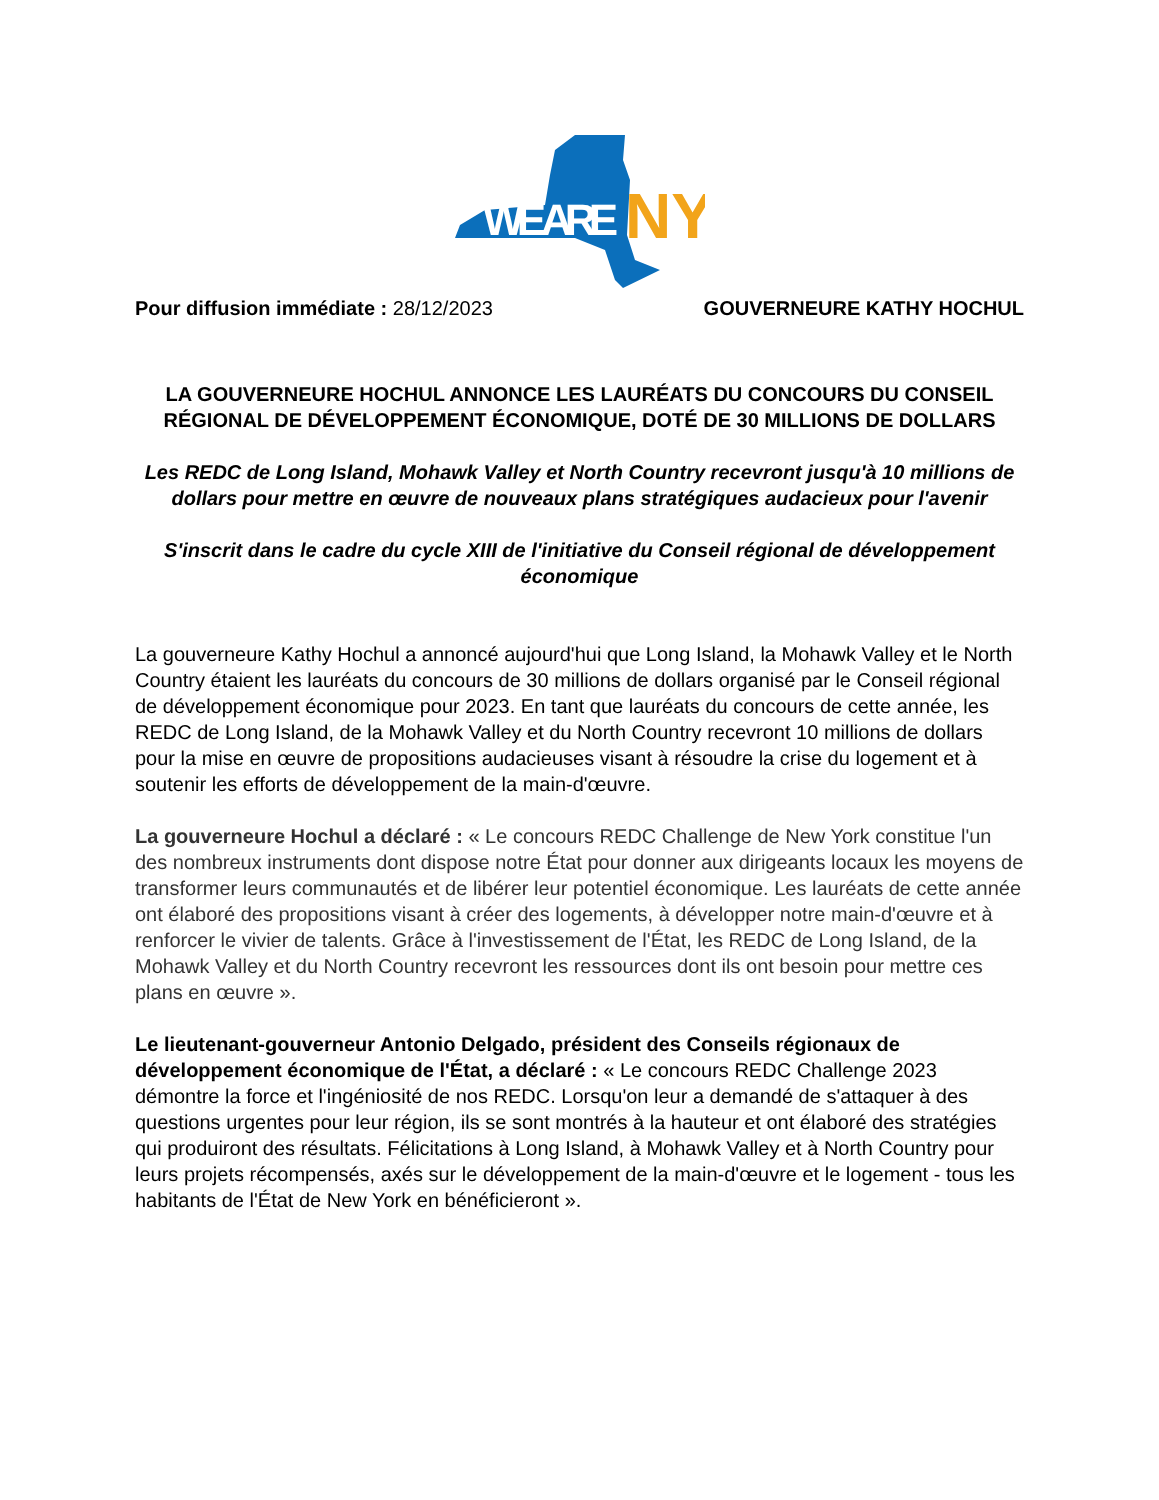WE ARE
NY
Pour diffusion immédiate : 28/12/2023 GOUVERNEURE KATHY HOCHUL
LA GOUVERNEURE HOCHUL ANNONCE LES LAURÉATS DU CONCOURS DU CONSEIL RÉGIONAL DE DÉVELOPPEMENT ÉCONOMIQUE, DOTÉ DE 30 MILLIONS DE DOLLARS
Les REDC de Long Island, Mohawk Valley et North Country recevront jusqu'à 10 millions de dollars pour mettre en œuvre de nouveaux plans stratégiques audacieux pour l'avenir
S'inscrit dans le cadre du cycle XIII de l'initiative du Conseil régional de développement économique
La gouverneure Kathy Hochul a annoncé aujourd'hui que Long Island, la Mohawk Valley et le North Country étaient les lauréats du concours de 30 millions de dollars organisé par le Conseil régional de développement économique pour 2023. En tant que lauréats du concours de cette année, les REDC de Long Island, de la Mohawk Valley et du North Country recevront 10 millions de dollars pour la mise en œuvre de propositions audacieuses visant à résoudre la crise du logement et à soutenir les efforts de développement de la main-d'œuvre.
La gouverneure Hochul a déclaré : « Le concours REDC Challenge de New York constitue l'un des nombreux instruments dont dispose notre État pour donner aux dirigeants locaux les moyens de transformer leurs communautés et de libérer leur potentiel économique. Les lauréats de cette année ont élaboré des propositions visant à créer des logements, à développer notre main-d'œuvre et à renforcer le vivier de talents. Grâce à l'investissement de l'État, les REDC de Long Island, de la Mohawk Valley et du North Country recevront les ressources dont ils ont besoin pour mettre ces plans en œuvre ».
Le lieutenant-gouverneur Antonio Delgado, président des Conseils régionaux de développement économique de l'État, a déclaré : « Le concours REDC Challenge 2023 démontre la force et l'ingéniosité de nos REDC. Lorsqu'on leur a demandé de s'attaquer à des questions urgentes pour leur région, ils se sont montrés à la hauteur et ont élaboré des stratégies qui produiront des résultats. Félicitations à Long Island, à Mohawk Valley et à North Country pour leurs projets récompensés, axés sur le développement de la main-d'œuvre et le logement - tous les habitants de l'État de New York en bénéficieront ».